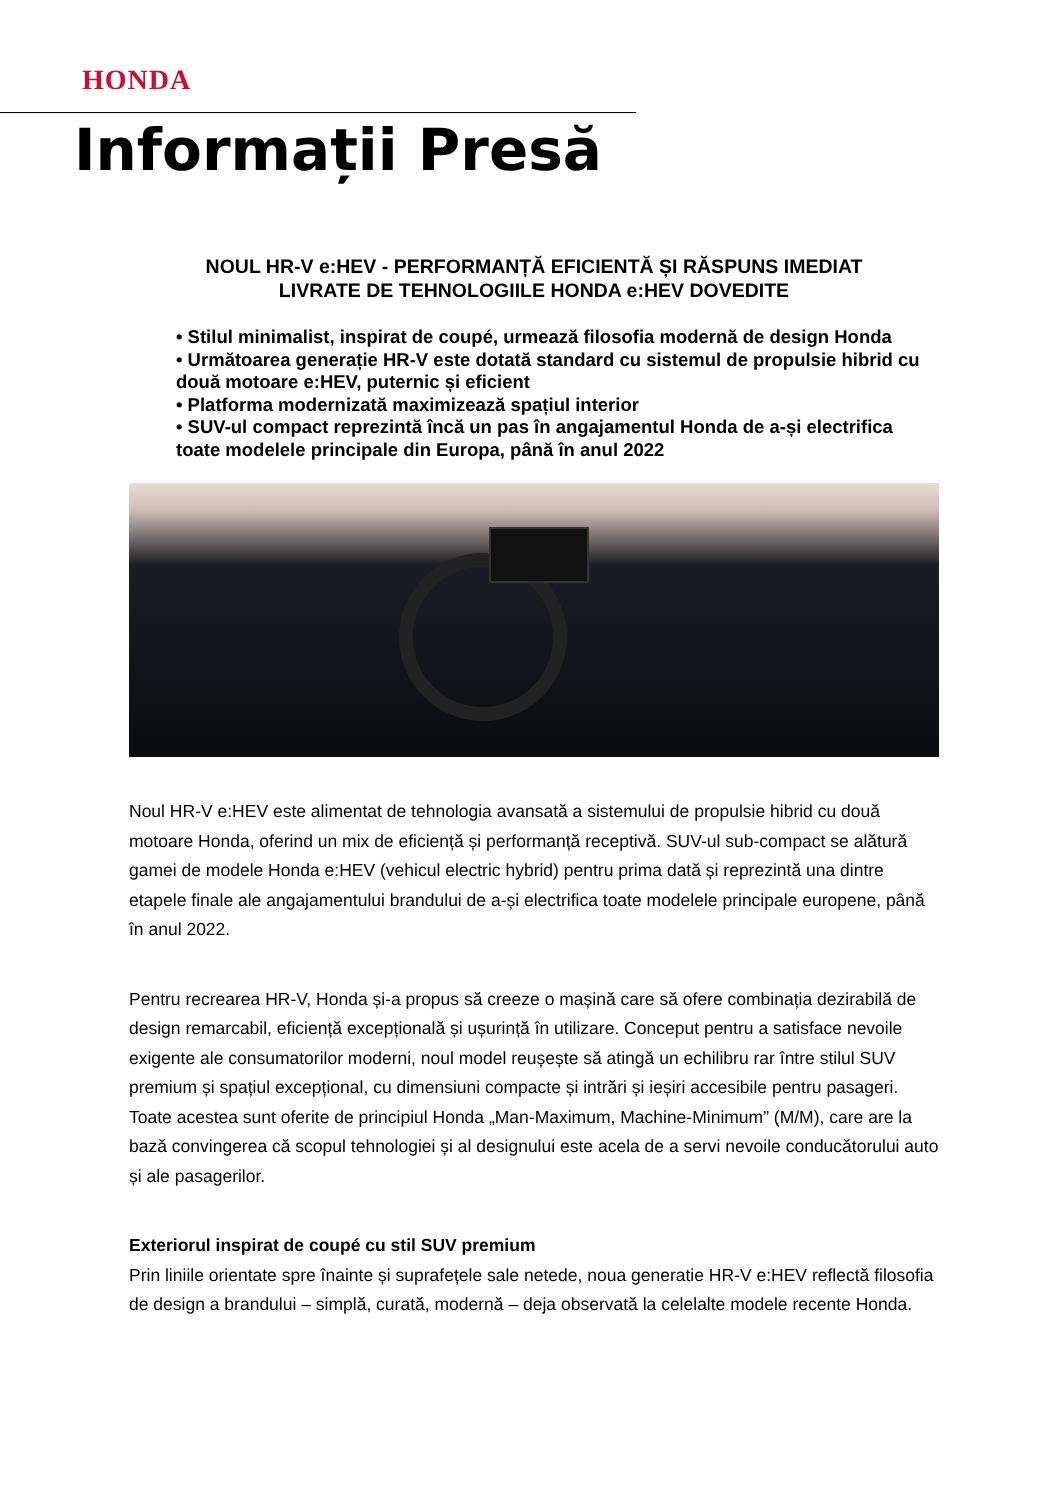HONDA
Informații Presă
NOUL HR-V e:HEV - PERFORMANȚĂ EFICIENTĂ ȘI RĂSPUNS IMEDIAT
LIVRATE DE TEHNOLOGIILE HONDA e:HEV DOVEDITE
• Stilul minimalist, inspirat de coupé, urmează filosofia modernă de design Honda
• Următoarea generație HR-V este dotată standard cu sistemul de propulsie hibrid cu două motoare e:HEV, puternic și eficient
• Platforma modernizată maximizează spațiul interior
• SUV-ul compact reprezintă încă un pas în angajamentul Honda de a-și electrifica toate modelele principale din Europa, până în anul 2022
Noul HR-V e:HEV este alimentat de tehnologia avansată a sistemului de propulsie hibrid cu două motoare Honda, oferind un mix de eficiență și performanță receptivă. SUV-ul sub-compact se alătură gamei de modele Honda e:HEV (vehicul electric hybrid) pentru prima dată și reprezintă una dintre etapele finale ale angajamentului brandului de a-și electrifica toate modelele principale europene, până în anul 2022.
Pentru recrearea HR-V, Honda și-a propus să creeze o mașină care să ofere combinația dezirabilă de design remarcabil, eficiență excepțională și ușurință în utilizare. Conceput pentru a satisface nevoile exigente ale consumatorilor moderni, noul model reușește să atingă un echilibru rar între stilul SUV premium și spațiul excepțional, cu dimensiuni compacte și intrări și ieșiri accesibile pentru pasageri. Toate acestea sunt oferite de principiul Honda „Man-Maximum, Machine-Minimum” (M/M), care are la bază convingerea că scopul tehnologiei și al designului este acela de a servi nevoile conducătorului auto și ale pasagerilor.
Exteriorul inspirat de coupé cu stil SUV premium
Prin liniile orientate spre înainte și suprafețele sale netede, noua generatie HR-V e:HEV reflectă filosofia de design a brandului – simplă, curată, modernă – deja observată la celelalte modele recente Honda.